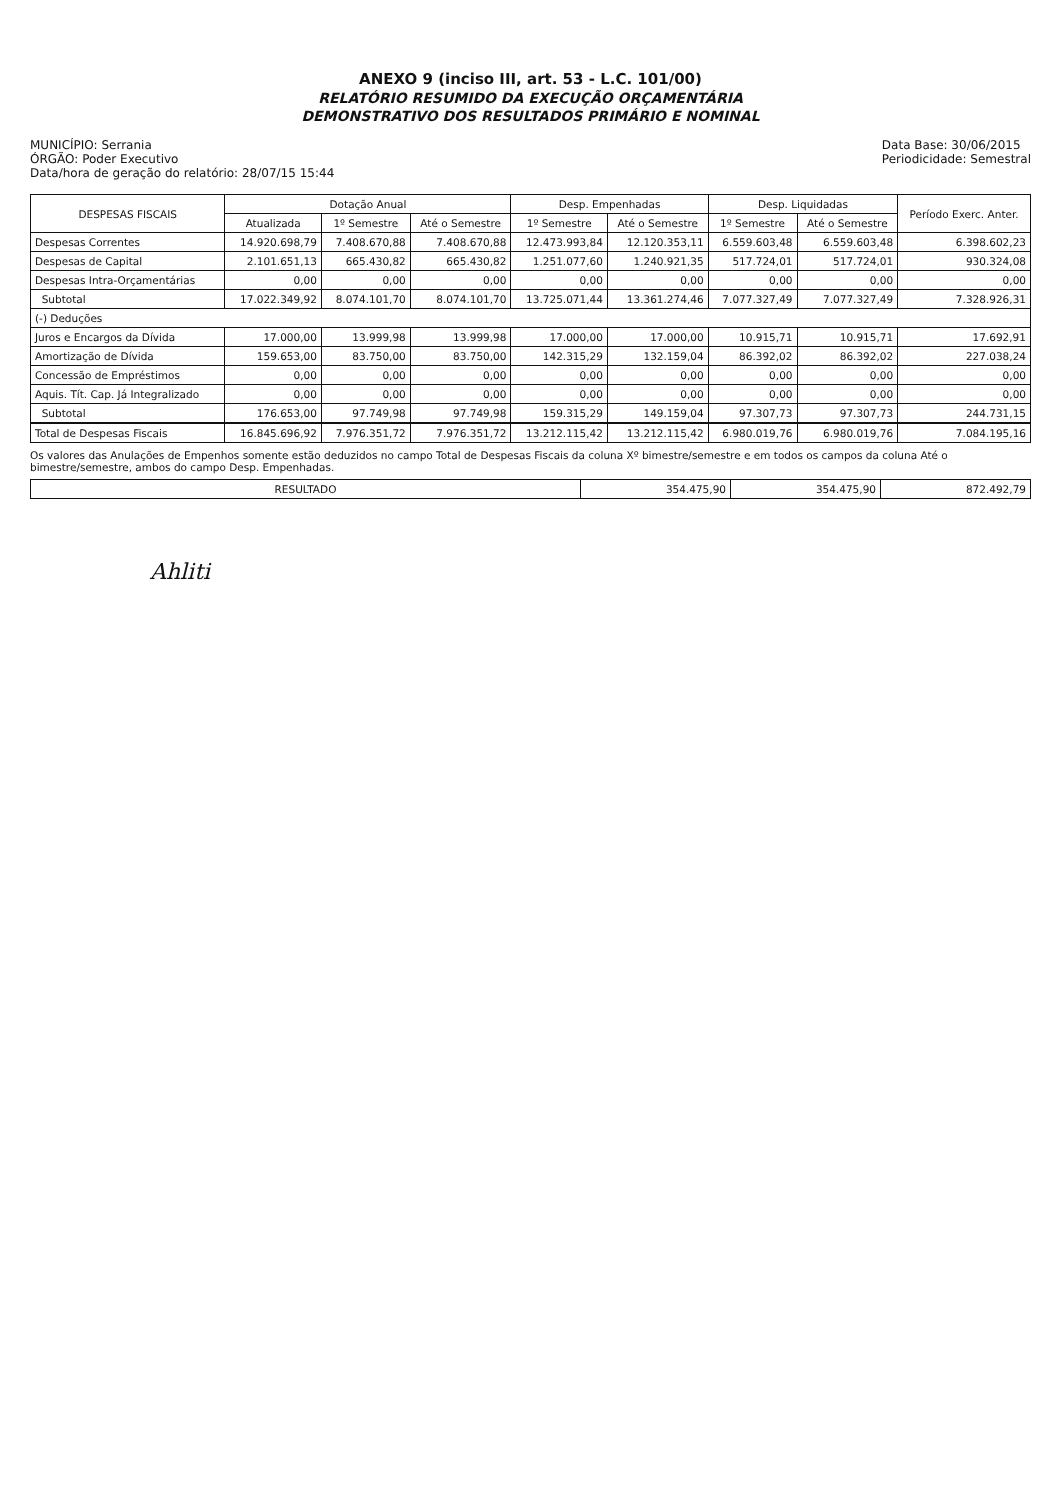ANEXO 9 (inciso III, art. 53 - L.C. 101/00)
RELATÓRIO RESUMIDO DA EXECUÇÃO ORÇAMENTÁRIA
DEMONSTRATIVO DOS RESULTADOS PRIMÁRIO E NOMINAL
MUNICÍPIO: Serrania
ÓRGÃO: Poder Executivo
Data/hora de geração do relatório: 28/07/15 15:44
Data Base: 30/06/2015
Periodicidade: Semestral
| DESPESAS FISCAIS | Dotação Anual | | | Desp. Empenhadas | | Desp. Liquidadas | | Período Exerc. Anter. |
| --- | --- | --- | --- | --- | --- | --- | --- | --- |
| | Atualizada | 1º Semestre | Até o Semestre | 1º Semestre | Até o Semestre | 1º Semestre | Até o Semestre | |
| Despesas Correntes | 14.920.698,79 | 7.408.670,88 | 7.408.670,88 | 12.473.993,84 | 12.120.353,11 | 6.559.603,48 | 6.559.603,48 | 6.398.602,23 |
| Despesas de Capital | 2.101.651,13 | 665.430,82 | 665.430,82 | 1.251.077,60 | 1.240.921,35 | 517.724,01 | 517.724,01 | 930.324,08 |
| Despesas Intra-Orçamentárias | 0,00 | 0,00 | 0,00 | 0,00 | 0,00 | 0,00 | 0,00 | 0,00 |
| Subtotal | 17.022.349,92 | 8.074.101,70 | 8.074.101,70 | 13.725.071,44 | 13.361.274,46 | 7.077.327,49 | 7.077.327,49 | 7.328.926,31 |
| (-) Deduções | | | | | | | | |
| Juros e Encargos da Dívida | 17.000,00 | 13.999,98 | 13.999,98 | 17.000,00 | 17.000,00 | 10.915,71 | 10.915,71 | 17.692,91 |
| Amortização de Dívida | 159.653,00 | 83.750,00 | 83.750,00 | 142.315,29 | 132.159,04 | 86.392,02 | 86.392,02 | 227.038,24 |
| Concessão de Empréstimos | 0,00 | 0,00 | 0,00 | 0,00 | 0,00 | 0,00 | 0,00 | 0,00 |
| Aquis. Tít. Cap. Já Integralizado | 0,00 | 0,00 | 0,00 | 0,00 | 0,00 | 0,00 | 0,00 | 0,00 |
| Subtotal | 176.653,00 | 97.749,98 | 97.749,98 | 159.315,29 | 149.159,04 | 97.307,73 | 97.307,73 | 244.731,15 |
| Total de Despesas Fiscais | 16.845.696,92 | 7.976.351,72 | 7.976.351,72 | 13.212.115,42 | 13.212.115,42 | 6.980.019,76 | 6.980.019,76 | 7.084.195,16 |
Os valores das Anulações de Empenhos somente estão deduzidos no campo Total de Despesas Fiscais da coluna Xº bimestre/semestre e em todos os campos da coluna Até o bimestre/semestre, ambos do campo Desp. Empenhadas.
| RESULTADO | 354.475,90 | 354.475,90 | 872.492,79 |
Ahliti